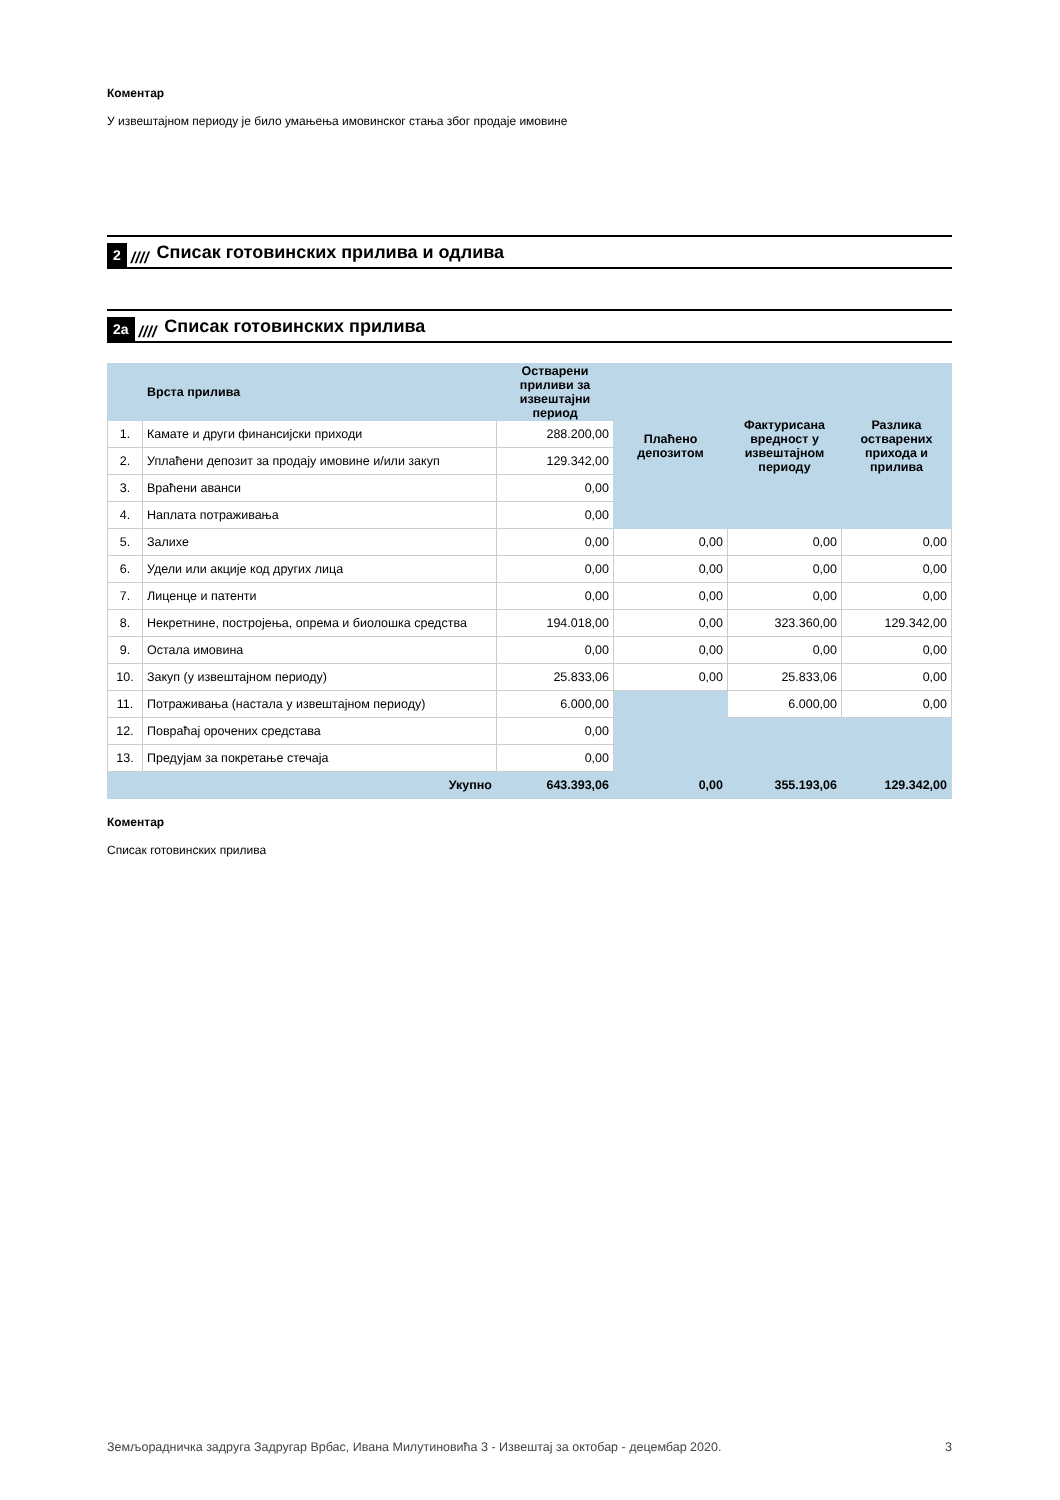Коментар
У извештајном периоду је било умањења имовинског стања због продаје имовине
2 //// Списак готовинских прилива и одлива
2а //// Списак готовинских прилива
| | Врста прилива | Остварени приливи за извештајни период | Плаћено депозитом | Фактурисана вредност у извештајном периоду | Разлика остварених прихода и прилива |
| --- | --- | --- | --- | --- | --- |
| 1. | Камате и други финансијски приходи | 288.200,00 | | | |
| 2. | Уплаћени депозит за продају имовине и/или закуп | 129.342,00 | | | |
| 3. | Враћени аванси | 0,00 | | | |
| 4. | Наплата потраживања | 0,00 | | | |
| 5. | Залихе | 0,00 | 0,00 | 0,00 | 0,00 |
| 6. | Удели или акције код других лица | 0,00 | 0,00 | 0,00 | 0,00 |
| 7. | Лиценце и патенти | 0,00 | 0,00 | 0,00 | 0,00 |
| 8. | Некретнине, постројења, опрема и биолошка средства | 194.018,00 | 0,00 | 323.360,00 | 129.342,00 |
| 9. | Остала имовина | 0,00 | 0,00 | 0,00 | 0,00 |
| 10. | Закуп (у извештајном периоду) | 25.833,06 | 0,00 | 25.833,06 | 0,00 |
| 11. | Потраживања (настала у извештајном периоду) | 6.000,00 | | 6.000,00 | 0,00 |
| 12. | Повраћај орочених средстава | 0,00 | | | |
| 13. | Предујам за покретање стечаја | 0,00 | | | |
| | Укупно | 643.393,06 | 0,00 | 355.193,06 | 129.342,00 |
Коментар
Списак готовинских прилива
Земљорадничка задруга Задругар Врбас, Ивана Милутиновића 3 - Извештај за октобар - децембар 2020. 3